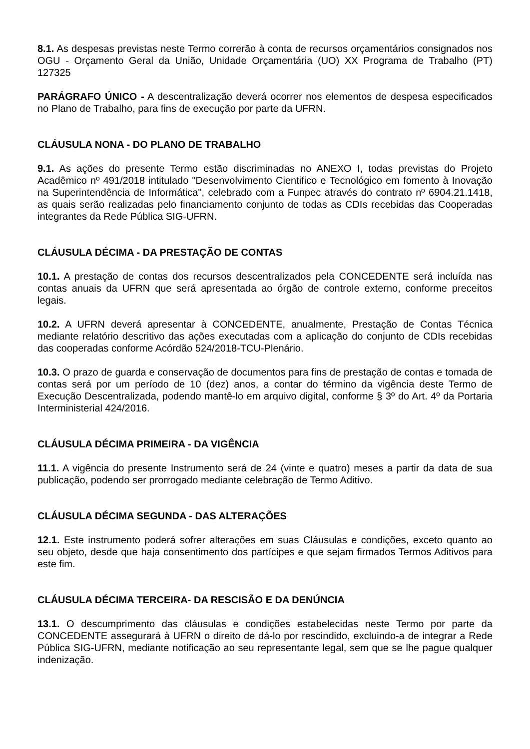8.1. As despesas previstas neste Termo correrão à conta de recursos orçamentários consignados nos OGU - Orçamento Geral da União, Unidade Orçamentária (UO) XX Programa de Trabalho (PT) 127325
PARÁGRAFO ÚNICO - A descentralização deverá ocorrer nos elementos de despesa especificados no Plano de Trabalho, para fins de execução por parte da UFRN.
CLÁUSULA NONA - DO PLANO DE TRABALHO
9.1. As ações do presente Termo estão discriminadas no ANEXO I, todas previstas do Projeto Acadêmico nº 491/2018 intitulado "Desenvolvimento Cientifico e Tecnológico em fomento à Inovação na Superintendência de Informática", celebrado com a Funpec através do contrato nº 6904.21.1418, as quais serão realizadas pelo financiamento conjunto de todas as CDIs recebidas das Cooperadas integrantes da Rede Pública SIG-UFRN.
CLÁUSULA DÉCIMA - DA PRESTAÇÃO DE CONTAS
10.1. A prestação de contas dos recursos descentralizados pela CONCEDENTE será incluída nas contas anuais da UFRN que será apresentada ao órgão de controle externo, conforme preceitos legais.
10.2. A UFRN deverá apresentar à CONCEDENTE, anualmente, Prestação de Contas Técnica mediante relatório descritivo das ações executadas com a aplicação do conjunto de CDIs recebidas das cooperadas conforme Acórdão 524/2018-TCU-Plenário.
10.3. O prazo de guarda e conservação de documentos para fins de prestação de contas e tomada de contas será por um período de 10 (dez) anos, a contar do término da vigência deste Termo de Execução Descentralizada, podendo mantê-lo em arquivo digital, conforme § 3º do Art. 4º da Portaria Interministerial 424/2016.
CLÁUSULA DÉCIMA PRIMEIRA - DA VIGÊNCIA
11.1. A vigência do presente Instrumento será de 24 (vinte e quatro) meses a partir da data de sua publicação, podendo ser prorrogado mediante celebração de Termo Aditivo.
CLÁUSULA DÉCIMA SEGUNDA - DAS ALTERAÇÕES
12.1. Este instrumento poderá sofrer alterações em suas Cláusulas e condições, exceto quanto ao seu objeto, desde que haja consentimento dos partícipes e que sejam firmados Termos Aditivos para este fim.
CLÁUSULA DÉCIMA TERCEIRA- DA RESCISÃO E DA DENÚNCIA
13.1. O descumprimento das cláusulas e condições estabelecidas neste Termo por parte da CONCEDENTE assegurará à UFRN o direito de dá-lo por rescindido, excluindo-a de integrar a Rede Pública SIG-UFRN, mediante notificação ao seu representante legal, sem que se lhe pague qualquer indenização.